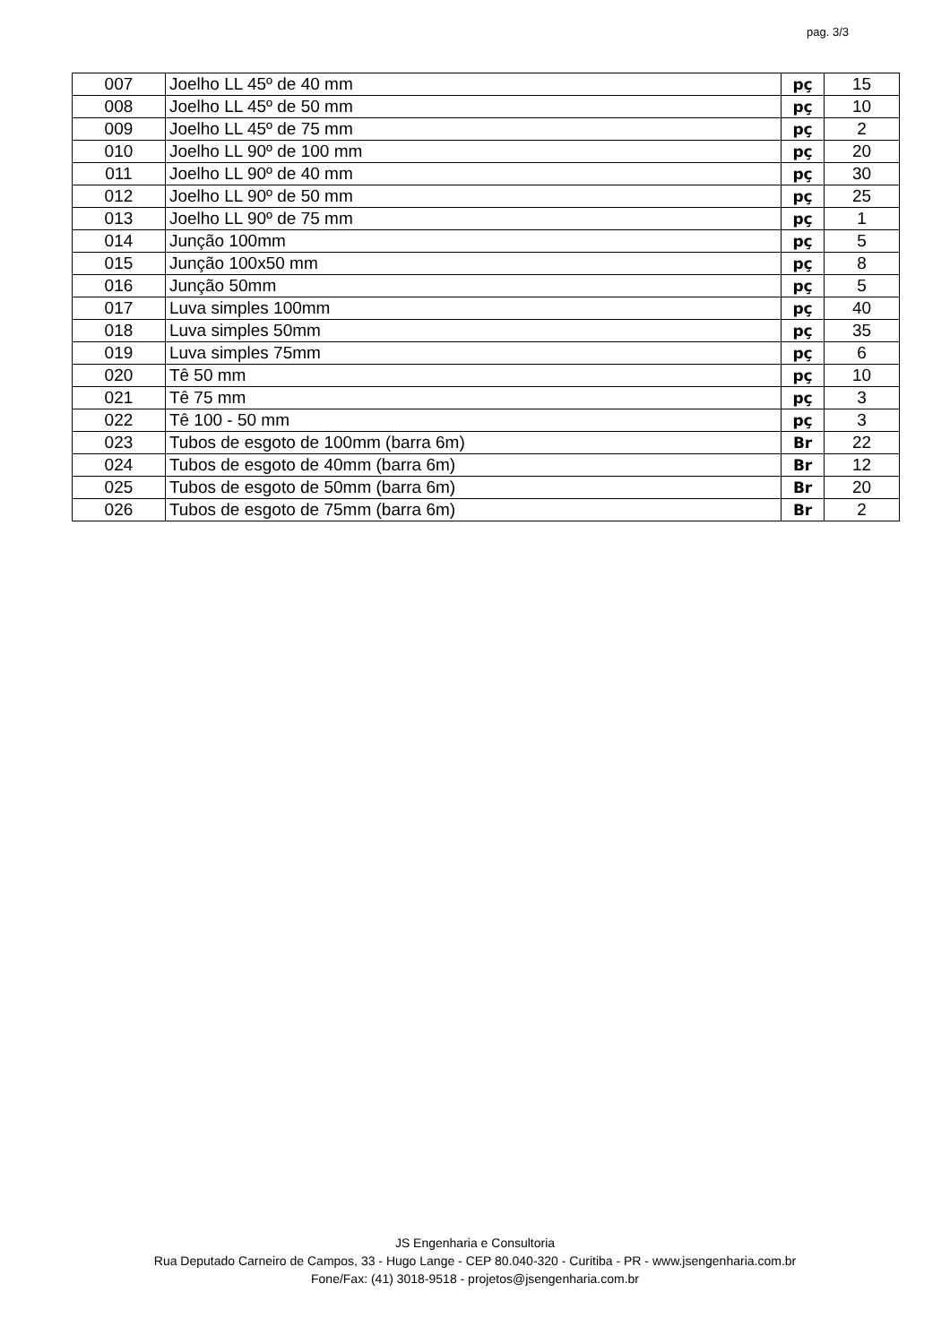pag. 3/3
| 007 | Joelho LL 45º de 40 mm | pç | 15 |
| 008 | Joelho LL 45º de 50 mm | pç | 10 |
| 009 | Joelho LL 45º de 75 mm | pç | 2 |
| 010 | Joelho LL 90º de 100 mm | pç | 20 |
| 011 | Joelho LL 90º de 40 mm | pç | 30 |
| 012 | Joelho LL 90º de 50 mm | pç | 25 |
| 013 | Joelho LL 90º de 75 mm | pç | 1 |
| 014 | Junção 100mm | pç | 5 |
| 015 | Junção 100x50 mm | pç | 8 |
| 016 | Junção 50mm | pç | 5 |
| 017 | Luva simples 100mm | pç | 40 |
| 018 | Luva simples 50mm | pç | 35 |
| 019 | Luva simples 75mm | pç | 6 |
| 020 | Tê 50 mm | pç | 10 |
| 021 | Tê 75 mm | pç | 3 |
| 022 | Tê 100 - 50 mm | pç | 3 |
| 023 | Tubos de esgoto de 100mm (barra 6m) | Br | 22 |
| 024 | Tubos de esgoto de 40mm (barra 6m) | Br | 12 |
| 025 | Tubos de esgoto de 50mm (barra 6m) | Br | 20 |
| 026 | Tubos de esgoto de 75mm (barra 6m) | Br | 2 |
JS Engenharia e Consultoria
Rua Deputado Carneiro de Campos, 33 - Hugo Lange - CEP 80.040-320 - Curitiba - PR - www.jsengenharia.com.br
Fone/Fax: (41) 3018-9518 - projetos@jsengenharia.com.br